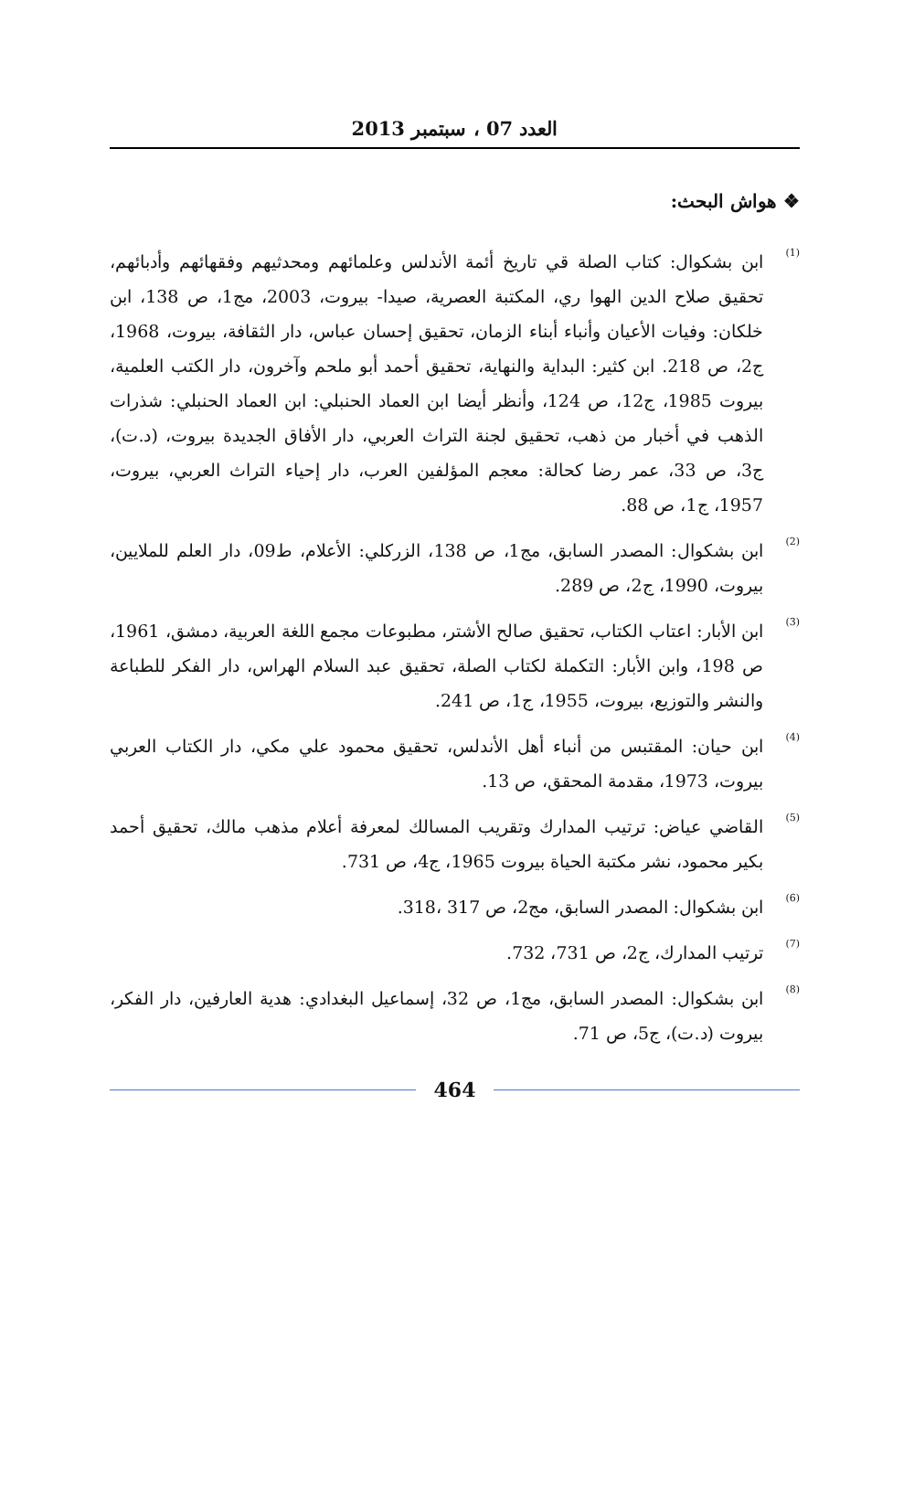العدد 07 ، سبتمبر 2013
❖ هواش البحث:
<sup>(1)</sup>
ابن بشكوال: كتاب الصلة قي تاريخ أئمة الأندلس وعلمائهم ومحدثيهم وفقهائهم وأدبائهم، تحقيق صلاح الدين الهوا ري، المكتبة العصرية، صيدا- بيروت، 2003، مج1، ص 138، ابن خلكان: وفيات الأعيان وأنباء أبناء الزمان، تحقيق إحسان عباس، دار الثقافة، بيروت، 1968، ج2، ص 218. ابن كثير: البداية والنهاية، تحقيق أحمد أبو ملحم وآخرون، دار الكتب العلمية، بيروت 1985، ج12، ص 124، وأنظر أيضا ابن العماد الحنبلي: ابن العماد الحنبلي: شذرات الذهب في أخبار من ذهب، تحقيق لجنة التراث العربي، دار الأفاق الجديدة بيروت، (د.ت)، ج3، ص 33، عمر رضا كحالة: معجم المؤلفين العرب، دار إحياء التراث العربي، بيروت، 1957، ج1، ص 88.
<sup>(2)</sup>
ابن بشكوال: المصدر السابق، مج1، ص 138، الزركلي: الأعلام، ط09، دار العلم للملايين، بيروت، 1990، ج2، ص 289.
<sup>(3)</sup>
ابن الأبار: اعتاب الكتاب، تحقيق صالح الأشتر، مطبوعات مجمع اللغة العربية، دمشق، 1961، ص 198، وابن الأبار: التكملة لكتاب الصلة، تحقيق عبد السلام الهراس، دار الفكر للطباعة والنشر والتوزيع، بيروت، 1955، ج1، ص 241.
<sup>(4)</sup>
ابن حيان: المقتبس من أنباء أهل الأندلس، تحقيق محمود علي مكي، دار الكتاب العربي بيروت، 1973، مقدمة المحقق، ص 13.
<sup>(5)</sup>
القاضي عياض: ترتيب المدارك وتقريب المسالك لمعرفة أعلام مذهب مالك، تحقيق أحمد بكير محمود، نشر مكتبة الحياة بيروت 1965، ج4، ص 731.
<sup>(6)</sup>
ابن بشكوال: المصدر السابق، مج2، ص 317 ،318.
<sup>(7)</sup>
ترتيب المدارك، ج2، ص 731، 732.
<sup>(8)</sup>
ابن بشكوال: المصدر السابق، مج1، ص 32، إسماعيل البغدادي: هدية العارفين، دار الفكر، بيروت (د.ت)، ج5، ص 71.
464